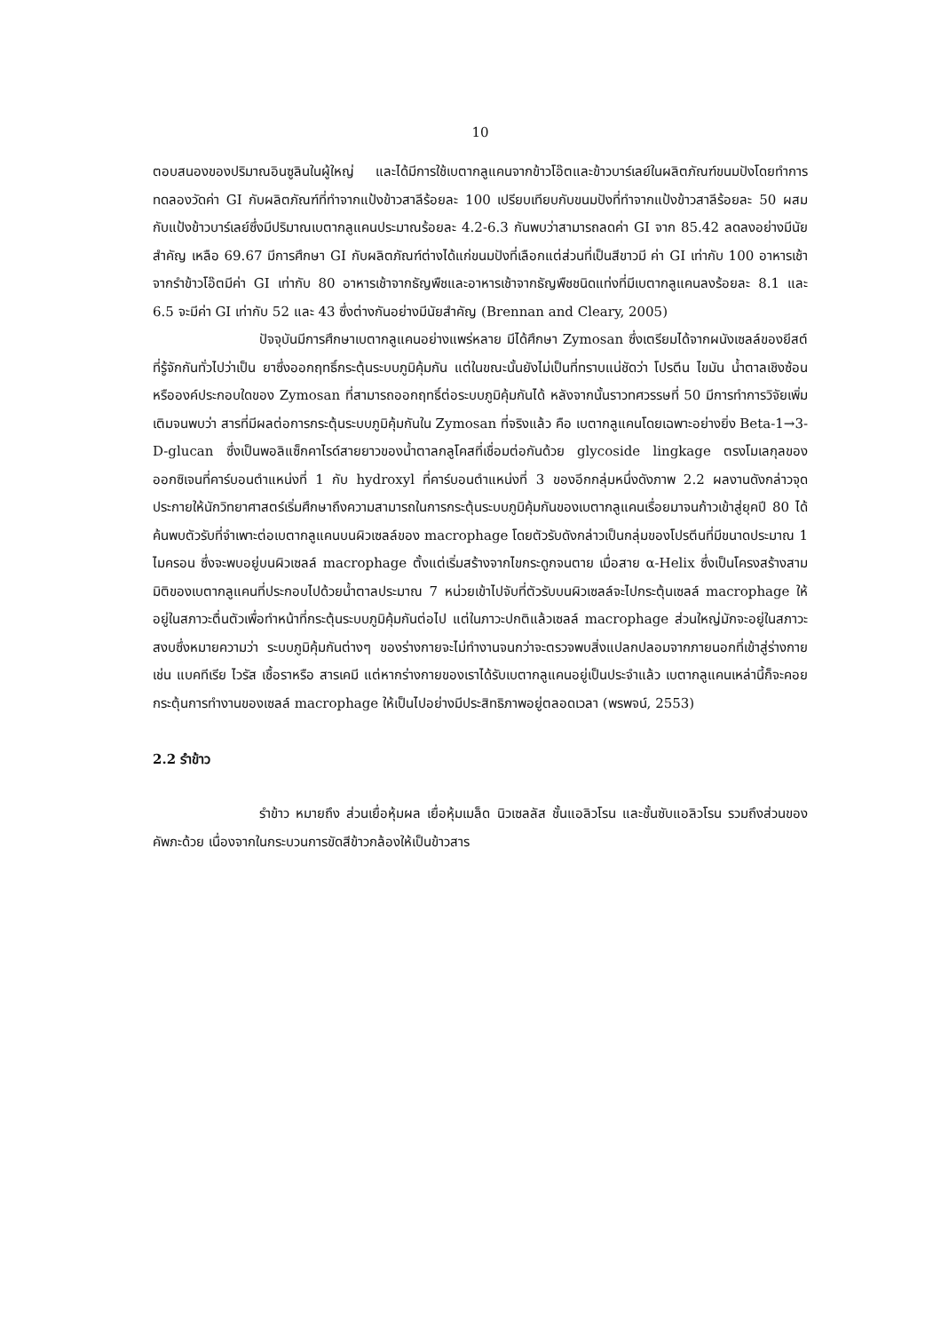10
ตอบสนองของปริมาณอินซูลินในผู้ใหญ่ และได้มีการใช้เบตากลูแคนจากข้าวโอ๊ตและข้าวบาร์เลย์ในผลิตภัณฑ์ขนมปังโดยทำการทดลองวัดค่า GI กับผลิตภัณฑ์ที่ทำจากแป้งข้าวสาลีร้อยละ 100 เปรียบเทียบกับขนมปังที่ทำจากแป้งข้าวสาลีร้อยละ 50 ผสมกับแป้งข้าวบาร์เลย์ซึ่งมีปริมาณเบตากลูแคนประมาณร้อยละ 4.2-6.3 กันพบว่าสามารถลดค่า GI จาก 85.42 ลดลงอย่างมีนัยสำคัญ เหลือ 69.67 มีการศึกษา GI กับผลิตภัณฑ์ต่างได้แก่ขนมปังที่เลือกแต่ส่วนที่เป็นสีขาวมี ค่า GI เท่ากับ 100 อาหารเช้าจากรำข้าวโอ๊ตมีค่า GI เท่ากับ 80 อาหารเช้าจากธัญพืชและอาหารเช้าจากธัญพืชชนิดแท่งที่มีเบตากลูแคนลงร้อยละ 8.1 และ 6.5 จะมีค่า GI เท่ากับ 52 และ 43 ซึ่งต่างกันอย่างมีนัยสำคัญ (Brennan and Cleary, 2005)
ปัจจุบันมีการศึกษาเบตากลูแคนอย่างแพร่หลาย มีได้ศึกษา Zymosan ซึ่งเตรียมได้จากผนังเซลล์ของยีสต์ ที่รู้จักกันทั่วไปว่าเป็น ยาซึ่งออกฤทธิ์กระตุ้นระบบภูมิคุ้มกัน แต่ในขณะนั้นยังไม่เป็นที่ทราบแน่ชัดว่า โปรตีน ไขมัน น้ำตาลเชิงซ้อน หรือองค์ประกอบใดของ Zymosan ที่สามารถออกฤทธิ์ต่อระบบภูมิคุ้มกันได้ หลังจากนั้นราวทศวรรษที่ 50 มีการทำการวิจัยเพิ่มเติมจนพบว่า สารที่มีผลต่อการกระตุ้นระบบภูมิคุ้มกันใน Zymosan ที่จริงแล้ว คือ เบตากลูแคนโดยเฉพาะอย่างยิ่ง Beta-1→3-D-glucan ซึ่งเป็นพอลิแซ็กคาไรด์สายยาวของน้ำตาลกลูโคสที่เชื่อมต่อกันด้วย glycoside lingkage ตรงโมเลกุลของออกซิเจนที่คาร์บอนตำแหน่งที่ 1 กับ hydroxyl ที่คาร์บอนตำแหน่งที่ 3 ของอีกกลุ่มหนึ่งดังภาพ 2.2 ผลงานดังกล่าวจุดประกายให้นักวิทยาศาสตร์เริ่มศึกษาถึงความสามารถในการกระตุ้นระบบภูมิคุ้มกันของเบตากลูแคนเรื่อยมาจนก้าวเข้าสู่ยุคปี 80 ได้ค้นพบตัวรับที่จำเพาะต่อเบตากลูแคนบนผิวเซลล์ของ macrophage โดยตัวรับดังกล่าวเป็นกลุ่มของโปรตีนที่มีขนาดประมาณ 1 ไมครอน ซึ่งจะพบอยู่บนผิวเซลล์ macrophage ตั้งแต่เริ่มสร้างจากไขกระดูกจนตาย เมื่อสาย α-Helix ซึ่งเป็นโครงสร้างสามมิติของเบตากลูแคนที่ประกอบไปด้วยน้ำตาลประมาณ 7 หน่วยเข้าไปจับที่ตัวรับบนผิวเซลล์จะไปกระตุ้นเซลล์ macrophage ให้อยู่ในสภาวะตื่นตัวเพื่อทำหน้าที่กระตุ้นระบบภูมิคุ้มกันต่อไป แต่ในภาวะปกติแล้วเซลล์ macrophage ส่วนใหญ่มักจะอยู่ในสภาวะสงบซึ่งหมายความว่า ระบบภูมิคุ้มกันต่างๆ ของร่างกายจะไม่ทำงานจนกว่าจะตรวจพบสิ่งแปลกปลอมจากภายนอกที่เข้าสู่ร่างกาย เช่น แบคทีเรีย ไวรัส เชื้อราหรือ สารเคมี แต่หากร่างกายของเราได้รับเบตากลูแคนอยู่เป็นประจำแล้ว เบตากลูแคนเหล่านี้ก็จะคอยกระตุ้นการทำงานของเซลล์ macrophage ให้เป็นไปอย่างมีประสิทธิภาพอยู่ตลอดเวลา (พรพจน์, 2553)
2.2 รำข้าว
รำข้าว หมายถึง ส่วนเยื่อหุ้มผล เยื่อหุ้มเมล็ด นิวเซลลัส ชั้นแอลิวโรน และชั้นซับแอลิวโรน รวมถึงส่วนของคัพภะด้วย เนื่องจากในกระบวนการขัดสีข้าวกล้องให้เป็นข้าวสาร